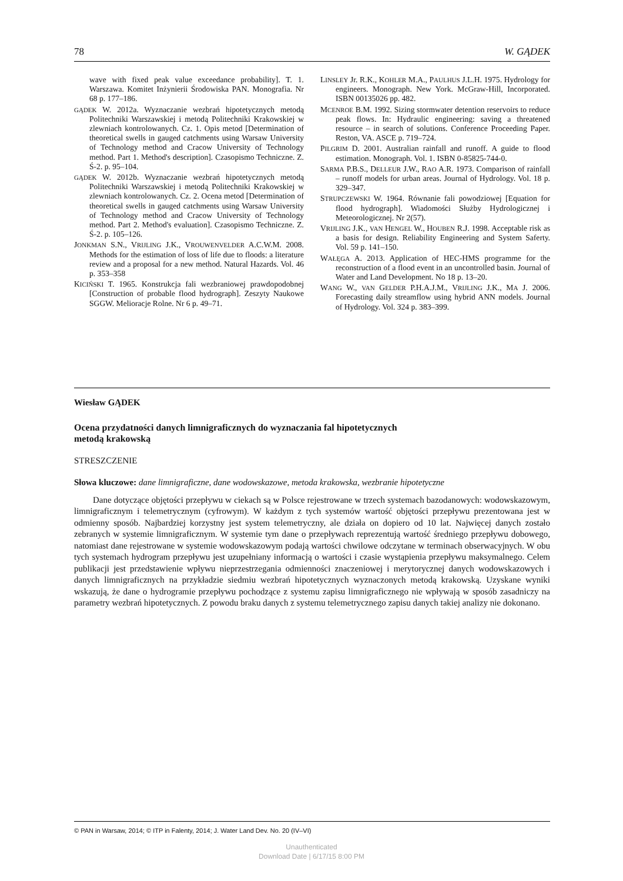78 W. GĄDEK
wave with fixed peak value exceedance probability]. T. 1. Warszawa. Komitet Inżynierii Środowiska PAN. Monografia. Nr 68 p. 177–186.
GĄDEK W. 2012a. Wyznaczanie wezbrań hipotetycznych metodą Politechniki Warszawskiej i metodą Politechniki Krakowskiej w zlewniach kontrolowanych. Cz. 1. Opis metod [Determination of theoretical swells in gauged catchments using Warsaw University of Technology method and Cracow University of Technology method. Part 1. Method's description]. Czasopismo Techniczne. Z. Ś-2. p. 95–104.
GĄDEK W. 2012b. Wyznaczanie wezbrań hipotetycznych metodą Politechniki Warszawskiej i metodą Politechniki Krakowskiej w zlewniach kontrolowanych. Cz. 2. Ocena metod [Determination of theoretical swells in gauged catchments using Warsaw University of Technology method and Cracow University of Technology method. Part 2. Method's evaluation]. Czasopismo Techniczne. Z. Ś-2. p. 105–126.
JONKMAN S.N., VRIJLING J.K., VROUWENVELDER A.C.W.M. 2008. Methods for the estimation of loss of life due to floods: a literature review and a proposal for a new method. Natural Hazards. Vol. 46 p. 353–358
KICIŃSKI T. 1965. Konstrukcja fali wezbraniowej prawdopodobnej [Construction of probable flood hydrograph]. Zeszyty Naukowe SGGW. Melioracje Rolne. Nr 6 p. 49–71.
LINSLEY Jr. R.K., KOHLER M.A., PAULHUS J.L.H. 1975. Hydrology for engineers. Monograph. New York. McGraw-Hill, Incorporated. ISBN 00135026 pp. 482.
MCENROE B.M. 1992. Sizing stormwater detention reservoirs to reduce peak flows. In: Hydraulic engineering: saving a threatened resource – in search of solutions. Conference Proceeding Paper. Reston, VA. ASCE p. 719–724.
PILGRIM D. 2001. Australian rainfall and runoff. A guide to flood estimation. Monograph. Vol. 1. ISBN 0-85825-744-0.
SARMA P.B.S., DELLEUR J.W., RAO A.R. 1973. Comparison of rainfall – runoff models for urban areas. Journal of Hydrology. Vol. 18 p. 329–347.
STRUPCZEWSKI W. 1964. Równanie fali powodziowej [Equation for flood hydrograph]. Wiadomości Służby Hydrologicznej i Meteorologicznej. Nr 2(57).
VRIJLING J.K., VAN HENGEL W., HOUBEN R.J. 1998. Acceptable risk as a basis for design. Reliability Engineering and System Saferty. Vol. 59 p. 141–150.
WAŁĘGA A. 2013. Application of HEC-HMS programme for the reconstruction of a flood event in an uncontrolled basin. Journal of Water and Land Development. No 18 p. 13–20.
WANG W., VAN GELDER P.H.A.J.M., VRIJLING J.K., MA J. 2006. Forecasting daily streamflow using hybrid ANN models. Journal of Hydrology. Vol. 324 p. 383–399.
Wiesław GĄDEK
Ocena przydatności danych limnigraficznych do wyznaczania fal hipotetycznych
metodą krakowską
STRESZCZENIE
Słowa kluczowe: dane limnigraficzne, dane wodowskazowe, metoda krakowska, wezbranie hipotetyczne
Dane dotyczące objętości przepływu w ciekach są w Polsce rejestrowane w trzech systemach bazodanowych: wodowskazowym, limnigraficznym i telemetrycznym (cyfrowym). W każdym z tych systemów wartość objętości przepływu prezentowana jest w odmienny sposób. Najbardziej korzystny jest system telemetryczny, ale działa on dopiero od 10 lat. Najwięcej danych zostało zebranych w systemie limnigraficznym. W systemie tym dane o przepływach reprezentują wartość średniego przepływu dobowego, natomiast dane rejestrowane w systemie wodowskazowym podają wartości chwilowe odczytane w terminach obserwacyjnych. W obu tych systemach hydrogram przepływu jest uzupełniany informacją o wartości i czasie wystąpienia przepływu maksymalnego. Celem publikacji jest przedstawienie wpływu nieprzestrzegania odmienności znaczeniowej i merytorycznej danych wodowskazowych i danych limnigraficznych na przykładzie siedmiu wezbrań hipotetycznych wyznaczonych metodą krakowską. Uzyskane wyniki wskazują, że dane o hydrogramie przepływu pochodzące z systemu zapisu limnigraficznego nie wpływają w sposób zasadniczy na parametry wezbrań hipotetycznych. Z powodu braku danych z systemu telemetrycznego zapisu danych takiej analizy nie dokonano.
© PAN in Warsaw, 2014; © ITP in Falenty, 2014; J. Water Land Dev. No. 20 (IV–VI)
Unauthenticated
Download Date | 6/17/15 8:00 PM